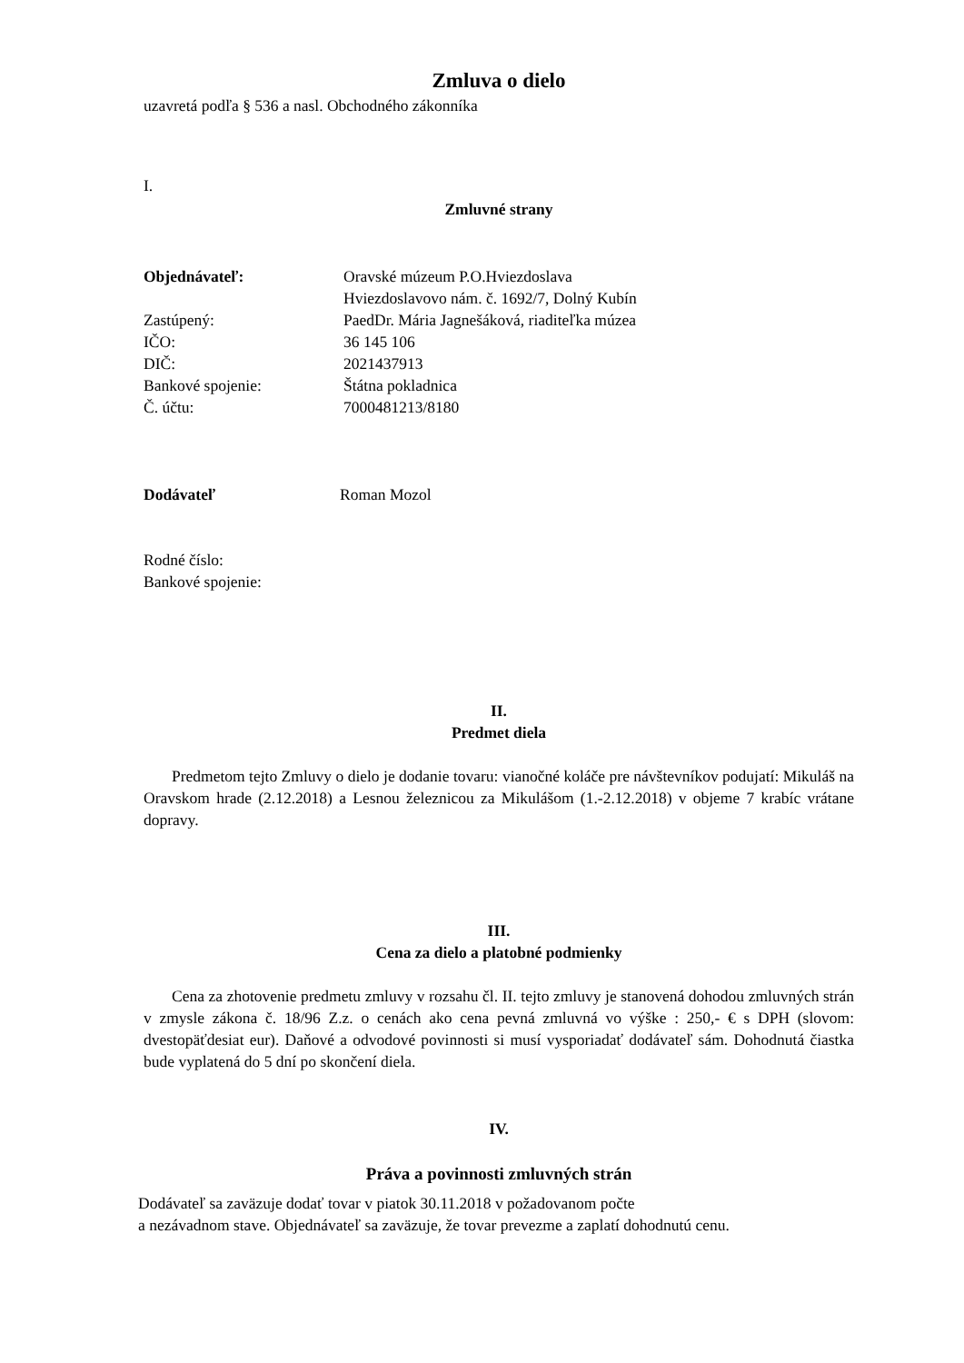Zmluva o dielo
uzavretá podľa § 536 a nasl. Obchodného zákonníka
I.
Zmluvné strany
| Objednávateľ: | Oravské múzeum P.O.Hviezdoslava |
| | Hviezdoslavovo nám. č. 1692/7, Dolný Kubín |
| Zastúpený: | PaedDr. Mária Jagnešáková, riaditeľka múzea |
| IČO: | 36 145 106 |
| DIČ: | 2021437913 |
| Bankové spojenie: | Štátna pokladnica |
| Č. účtu: | 7000481213/8180 |
| Dodávateľ | Roman Mozol |
Rodné číslo:
Bankové spojenie:
II.
Predmet diela
Predmetom tejto Zmluvy o dielo je dodanie tovaru: vianočné koláče pre návštevníkov podujatí: Mikuláš na Oravskom hrade (2.12.2018) a Lesnou železnicou za Mikulášom (1.-2.12.2018) v objeme 7 krabíc vrátane dopravy.
III.
Cena za dielo a platobné podmienky
Cena za zhotovenie predmetu zmluvy v rozsahu čl. II. tejto zmluvy je stanovená dohodou zmluvných strán v zmysle zákona č. 18/96 Z.z. o cenách ako cena pevná zmluvná vo výške : 250,- € s DPH (slovom: dvestopäťdesiat eur). Daňové a odvodové povinnosti si musí vysporiadať dodávateľ sám. Dohodnutá čiastka bude vyplatená do 5 dní po skončení diela.
IV.
Práva a povinnosti zmluvných strán
Dodávateľ sa zaväzuje dodať tovar v piatok 30.11.2018 v požadovanom počte
a nezávadnom stave. Objednávateľ sa zaväzuje, že tovar prevezme a zaplatí dohodnutú cenu.